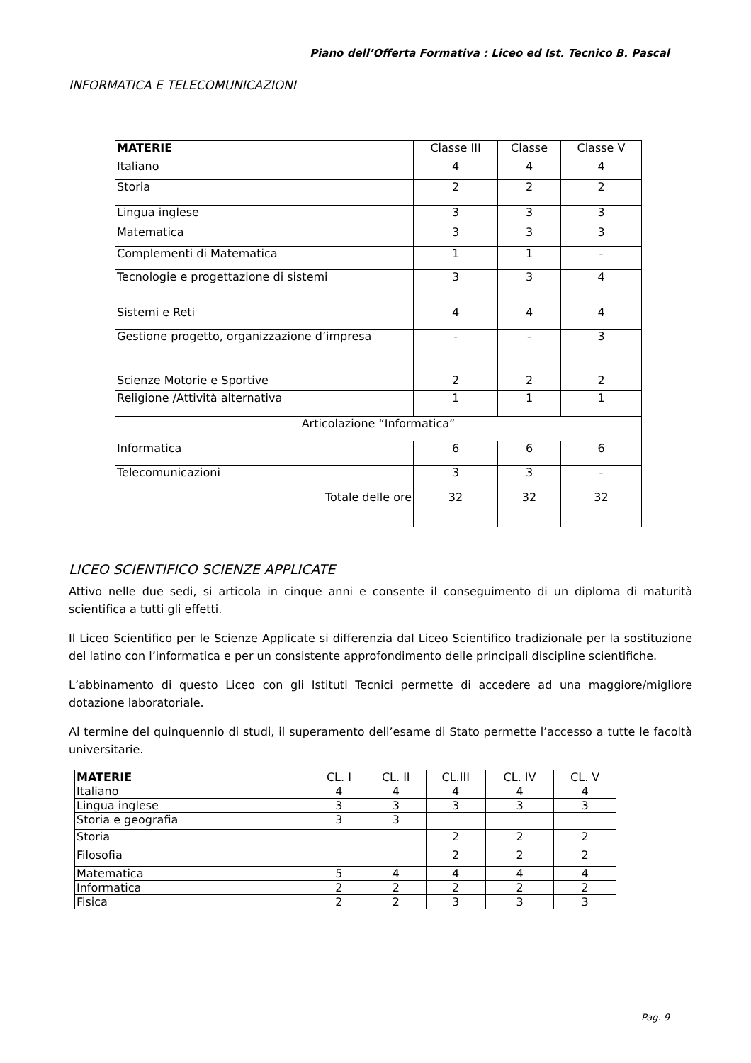Piano dell’Offerta Formativa : Liceo ed Ist. Tecnico B. Pascal
INFORMATICA E TELECOMUNICAZIONI
| MATERIE | Classe III | Classe | Classe V |
| Italiano | 4 | 4 | 4 |
| Storia | 2 | 2 | 2 |
| Lingua inglese | 3 | 3 | 3 |
| Matematica | 3 | 3 | 3 |
| Complementi di Matematica | 1 | 1 | - |
| Tecnologie e progettazione di sistemi | 3 | 3 | 4 |
| Sistemi e Reti | 4 | 4 | 4 |
| Gestione progetto, organizzazione d’impresa | - | - | 3 |
| Scienze Motorie e Sportive | 2 | 2 | 2 |
| Religione /Attività alternativa | 1 | 1 | 1 |
| Articolazione “Informatica” | | | |
| Informatica | 6 | 6 | 6 |
| Telecomunicazioni | 3 | 3 | - |
| Totale delle ore | 32 | 32 | 32 |
LICEO SCIENTIFICO SCIENZE APPLICATE
Attivo nelle due sedi, si articola in cinque anni e consente il conseguimento di un diploma di maturità scientifica a tutti gli effetti.
Il Liceo Scientifico per le Scienze Applicate si differenzia dal Liceo Scientifico tradizionale per la sostituzione del latino con l’informatica e per un consistente approfondimento delle principali discipline scientifiche.
L’abbinamento di questo Liceo con gli Istituti Tecnici permette di accedere ad una maggiore/migliore dotazione laboratoriale.
Al termine del quinquennio di studi, il superamento dell’esame di Stato permette l’accesso a tutte le facoltà universitarie.
| MATERIE | CL. I | CL. II | CL.III | CL. IV | CL. V |
| Italiano | 4 | 4 | 4 | 4 | 4 |
| Lingua inglese | 3 | 3 | 3 | 3 | 3 |
| Storia e geografia | 3 | 3 | | | |
| Storia | | | 2 | 2 | 2 |
| Filosofia | | | 2 | 2 | 2 |
| Matematica | 5 | 4 | 4 | 4 | 4 |
| Informatica | 2 | 2 | 2 | 2 | 2 |
| Fisica | 2 | 2 | 3 | 3 | 3 |
Pag. 9